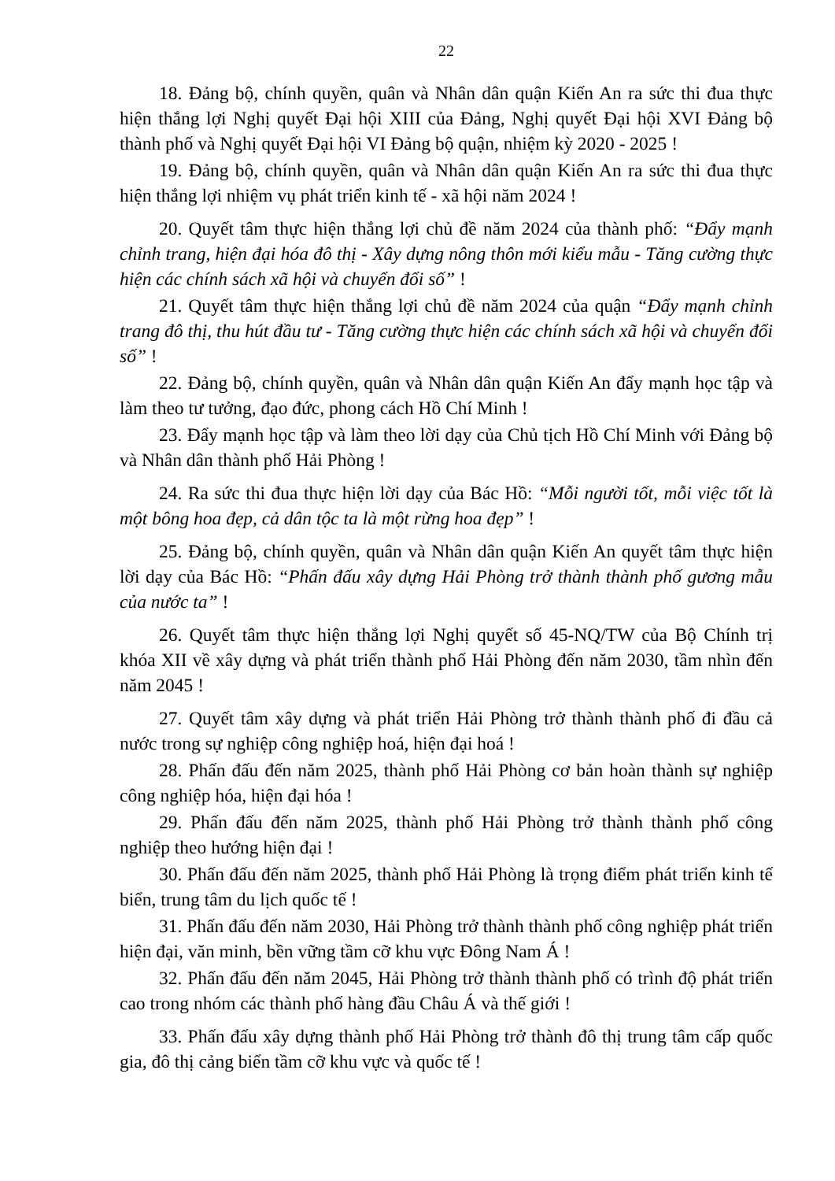22
18. Đảng bộ, chính quyền, quân và Nhân dân quận Kiến An ra sức thi đua thực hiện thắng lợi Nghị quyết Đại hội XIII của Đảng, Nghị quyết Đại hội XVI Đảng bộ thành phố và Nghị quyết Đại hội VI Đảng bộ quận, nhiệm kỳ 2020 - 2025 !
19. Đảng bộ, chính quyền, quân và Nhân dân quận Kiến An ra sức thi đua thực hiện thắng lợi nhiệm vụ phát triển kinh tế - xã hội năm 2024 !
20. Quyết tâm thực hiện thắng lợi chủ đề năm 2024 của thành phố: “Đẩy mạnh chỉnh trang, hiện đại hóa đô thị - Xây dựng nông thôn mới kiểu mẫu - Tăng cường thực hiện các chính sách xã hội và chuyển đổi số” !
21. Quyết tâm thực hiện thắng lợi chủ đề năm 2024 của quận “Đẩy mạnh chỉnh trang đô thị, thu hút đầu tư - Tăng cường thực hiện các chính sách xã hội và chuyển đổi số” !
22. Đảng bộ, chính quyền, quân và Nhân dân quận Kiến An đẩy mạnh học tập và làm theo tư tưởng, đạo đức, phong cách Hồ Chí Minh !
23. Đẩy mạnh học tập và làm theo lời dạy của Chủ tịch Hồ Chí Minh với Đảng bộ và Nhân dân thành phố Hải Phòng !
24. Ra sức thi đua thực hiện lời dạy của Bác Hồ: “Mỗi người tốt, mỗi việc tốt là một bông hoa đẹp, cả dân tộc ta là một rừng hoa đẹp” !
25. Đảng bộ, chính quyền, quân và Nhân dân quận Kiến An quyết tâm thực hiện lời dạy của Bác Hồ: “Phấn đấu xây dựng Hải Phòng trở thành thành phố gương mẫu của nước ta” !
26. Quyết tâm thực hiện thắng lợi Nghị quyết số 45-NQ/TW của Bộ Chính trị khóa XII về xây dựng và phát triển thành phố Hải Phòng đến năm 2030, tầm nhìn đến năm 2045 !
27. Quyết tâm xây dựng và phát triển Hải Phòng trở thành thành phố đi đầu cả nước trong sự nghiệp công nghiệp hoá, hiện đại hoá !
28. Phấn đấu đến năm 2025, thành phố Hải Phòng cơ bản hoàn thành sự nghiệp công nghiệp hóa, hiện đại hóa !
29. Phấn đấu đến năm 2025, thành phố Hải Phòng trở thành thành phố công nghiệp theo hướng hiện đại !
30. Phấn đấu đến năm 2025, thành phố Hải Phòng là trọng điểm phát triển kinh tế biển, trung tâm du lịch quốc tế !
31. Phấn đấu đến năm 2030, Hải Phòng trở thành thành phố công nghiệp phát triển hiện đại, văn minh, bền vững tầm cỡ khu vực Đông Nam Á !
32. Phấn đấu đến năm 2045, Hải Phòng trở thành thành phố có trình độ phát triển cao trong nhóm các thành phố hàng đầu Châu Á và thế giới !
33. Phấn đấu xây dựng thành phố Hải Phòng trở thành đô thị trung tâm cấp quốc gia, đô thị cảng biển tầm cỡ khu vực và quốc tế !